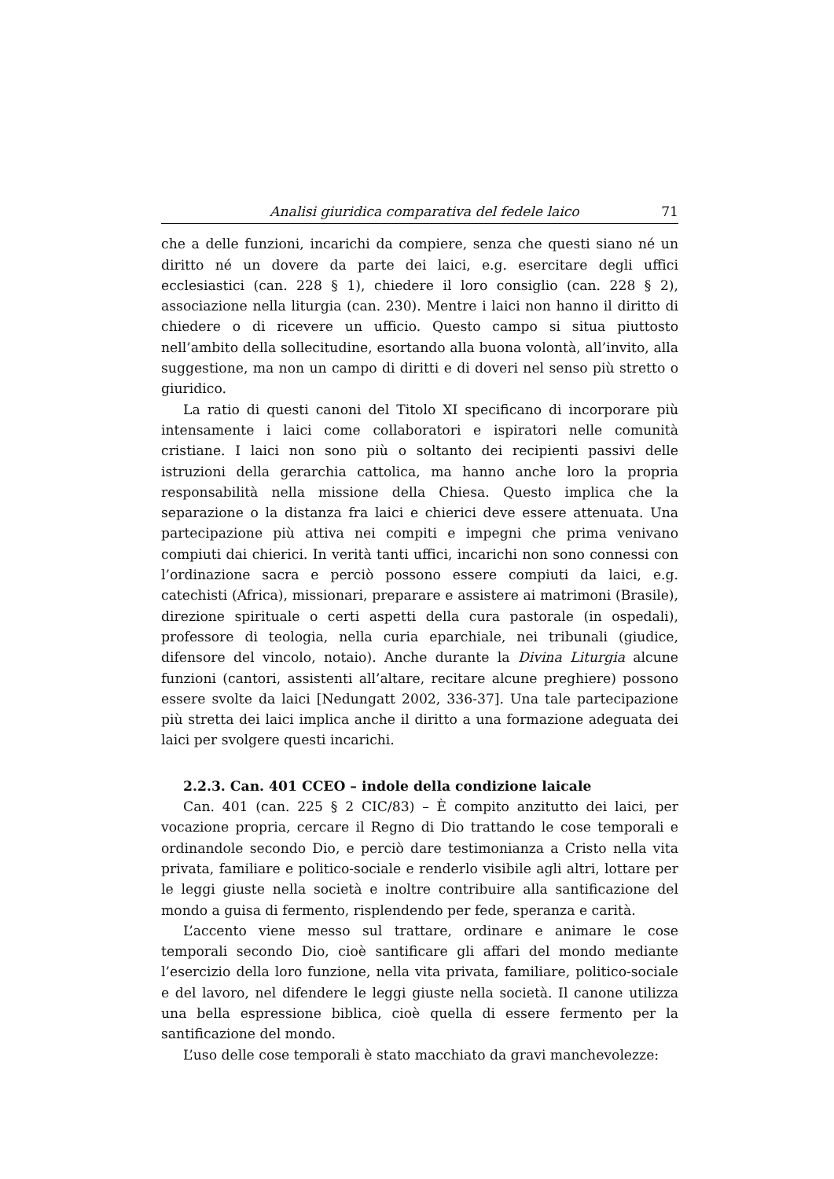Analisi giuridica comparativa del fedele laico 71
che a delle funzioni, incarichi da compiere, senza che questi siano né un diritto né un dovere da parte dei laici, e.g. esercitare degli uffici ecclesiastici (can. 228 § 1), chiedere il loro consiglio (can. 228 § 2), associazione nella liturgia (can. 230). Mentre i laici non hanno il diritto di chiedere o di ricevere un ufficio. Questo campo si situa piuttosto nell’ambito della sollecitudine, esortando alla buona volontà, all’invito, alla suggestione, ma non un campo di diritti e di doveri nel senso più stretto o giuridico.
La ratio di questi canoni del Titolo XI specificano di incorporare più intensamente i laici come collaboratori e ispiratori nelle comunità cristiane. I laici non sono più o soltanto dei recipienti passivi delle istruzioni della gerarchia cattolica, ma hanno anche loro la propria responsabilità nella missione della Chiesa. Questo implica che la separazione o la distanza fra laici e chierici deve essere attenuata. Una partecipazione più attiva nei compiti e impegni che prima venivano compiuti dai chierici. In verità tanti uffici, incarichi non sono connessi con l’ordinazione sacra e perciò possono essere compiuti da laici, e.g. catechisti (Africa), missionari, preparare e assistere ai matrimoni (Brasile), direzione spirituale o certi aspetti della cura pastorale (in ospedali), professore di teologia, nella curia eparchiale, nei tribunali (giudice, difensore del vincolo, notaio). Anche durante la Divina Liturgia alcune funzioni (cantori, assistenti all’altare, recitare alcune preghiere) possono essere svolte da laici [Nedungatt 2002, 336-37]. Una tale partecipazione più stretta dei laici implica anche il diritto a una formazione adeguata dei laici per svolgere questi incarichi.
2.2.3. Can. 401 CCEO – indole della condizione laicale
Can. 401 (can. 225 § 2 CIC/83) – È compito anzitutto dei laici, per vocazione propria, cercare il Regno di Dio trattando le cose temporali e ordinandole secondo Dio, e perciò dare testimonianza a Cristo nella vita privata, familiare e politico-sociale e renderlo visibile agli altri, lottare per le leggi giuste nella società e inoltre contribuire alla santificazione del mondo a guisa di fermento, risplendendo per fede, speranza e carità.
L’accento viene messo sul trattare, ordinare e animare le cose temporali secondo Dio, cioè santificare gli affari del mondo mediante l’esercizio della loro funzione, nella vita privata, familiare, politico-sociale e del lavoro, nel difendere le leggi giuste nella società. Il canone utilizza una bella espressione biblica, cioè quella di essere fermento per la santificazione del mondo.
L’uso delle cose temporali è stato macchiato da gravi manchevolezze: